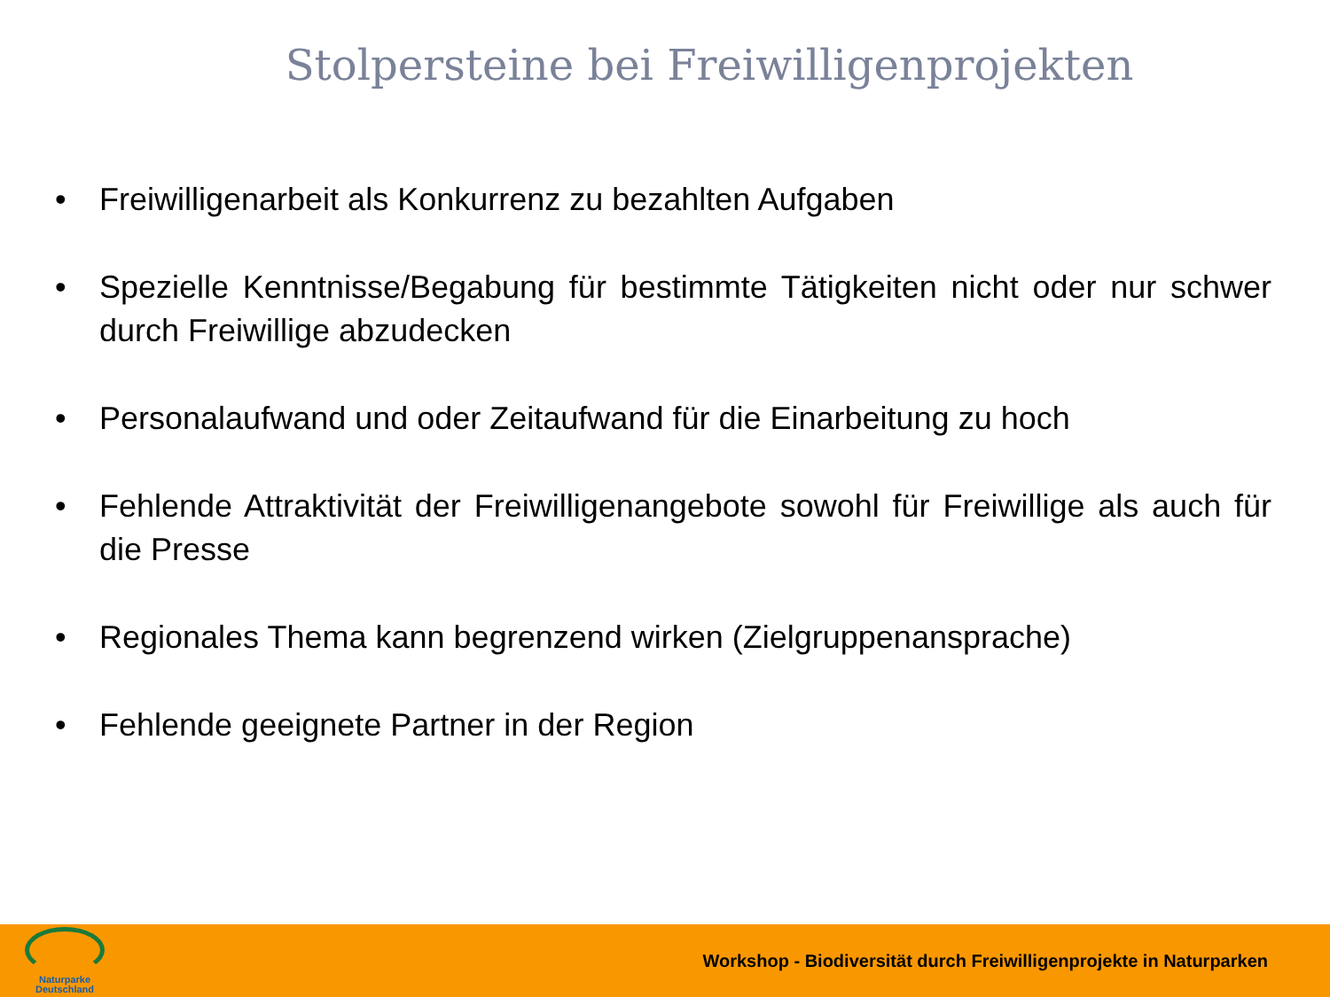Stolpersteine bei Freiwilligenprojekten
• Freiwilligenarbeit als Konkurrenz zu bezahlten Aufgaben
• Spezielle Kenntnisse/Begabung für bestimmte Tätigkeiten nicht oder nur schwer durch Freiwillige abzudecken
• Personalaufwand und oder Zeitaufwand für die Einarbeitung zu hoch
• Fehlende Attraktivität der Freiwilligenangebote sowohl für Freiwillige als auch für die Presse
• Regionales Thema kann begrenzend wirken (Zielgruppenansprache)
• Fehlende geeignete Partner in der Region
Naturparke
Deutschland
Workshop - Biodiversität durch Freiwilligenprojekte in Naturparken